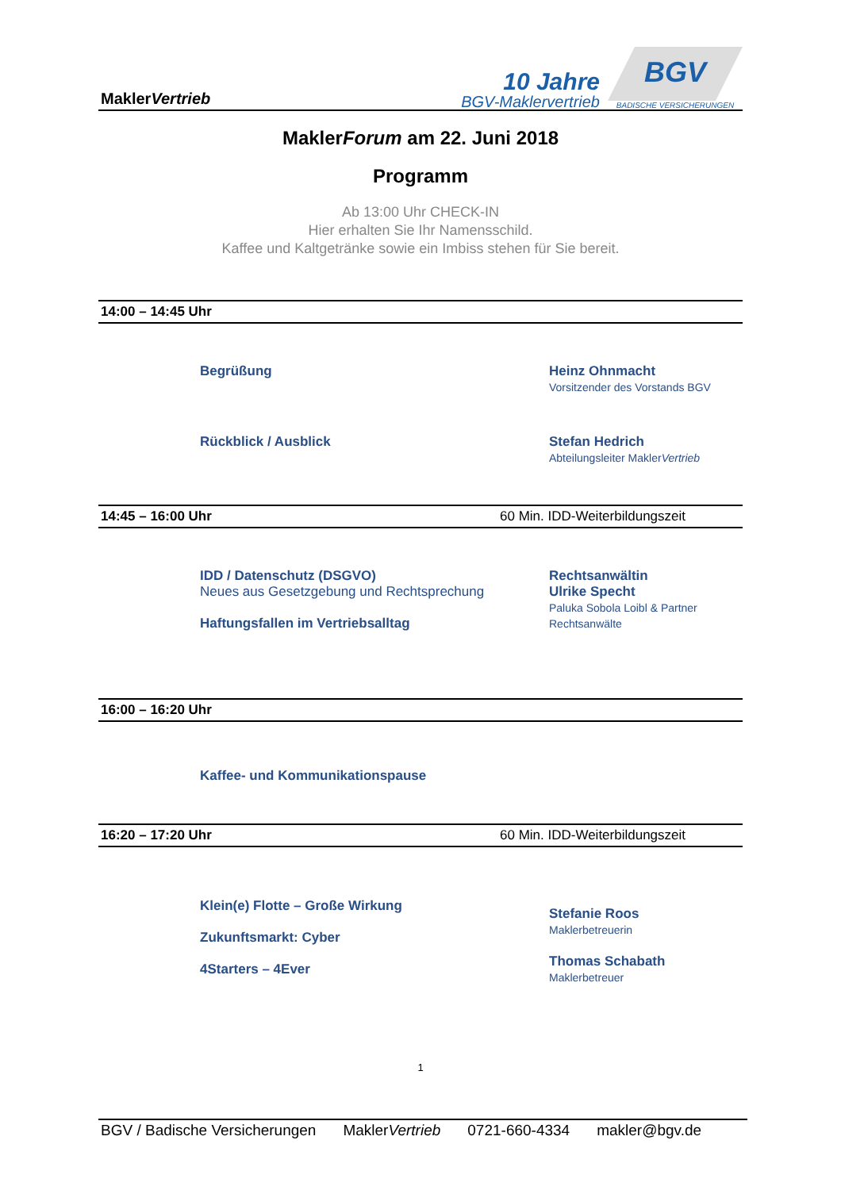MaklerVertrieb
10 Jahre
BGV-Maklervertrieb
BGV
BADISCHE VERSICHERUNGEN
MaklerForum am 22. Juni 2018
Programm
Ab 13:00 Uhr CHECK-IN
Hier erhalten Sie Ihr Namensschild.
Kaffee und Kaltgetränke sowie ein Imbiss stehen für Sie bereit.
14:00 – 14:45 Uhr
Begrüßung Heinz Ohnmacht
Vorsitzender des Vorstands BGV
Rückblick / Ausblick Stefan Hedrich
Abteilungsleiter MaklerVertrieb
14:45 – 16:00 Uhr 60 Min. IDD-Weiterbildungszeit
IDD / Datenschutz (DSGVO)
Neues aus Gesetzgebung und Rechtsprechung
Haftungsfallen im Vertriebsalltag
Rechtsanwältin
Ulrike Specht
Paluka Sobola Loibl & Partner
Rechtsanwälte
16:00 – 16:20 Uhr
Kaffee- und Kommunikationspause
16:20 – 17:20 Uhr 60 Min. IDD-Weiterbildungszeit
Klein(e) Flotte – Große Wirkung
Zukunftsmarkt: Cyber
4Starters – 4Ever
Stefanie Roos
Maklerbetreuerin
Thomas Schabath
Maklerbetreuer
1
BGV / Badische Versicherungen MaklerVertrieb 0721-660-4334 makler@bgv.de